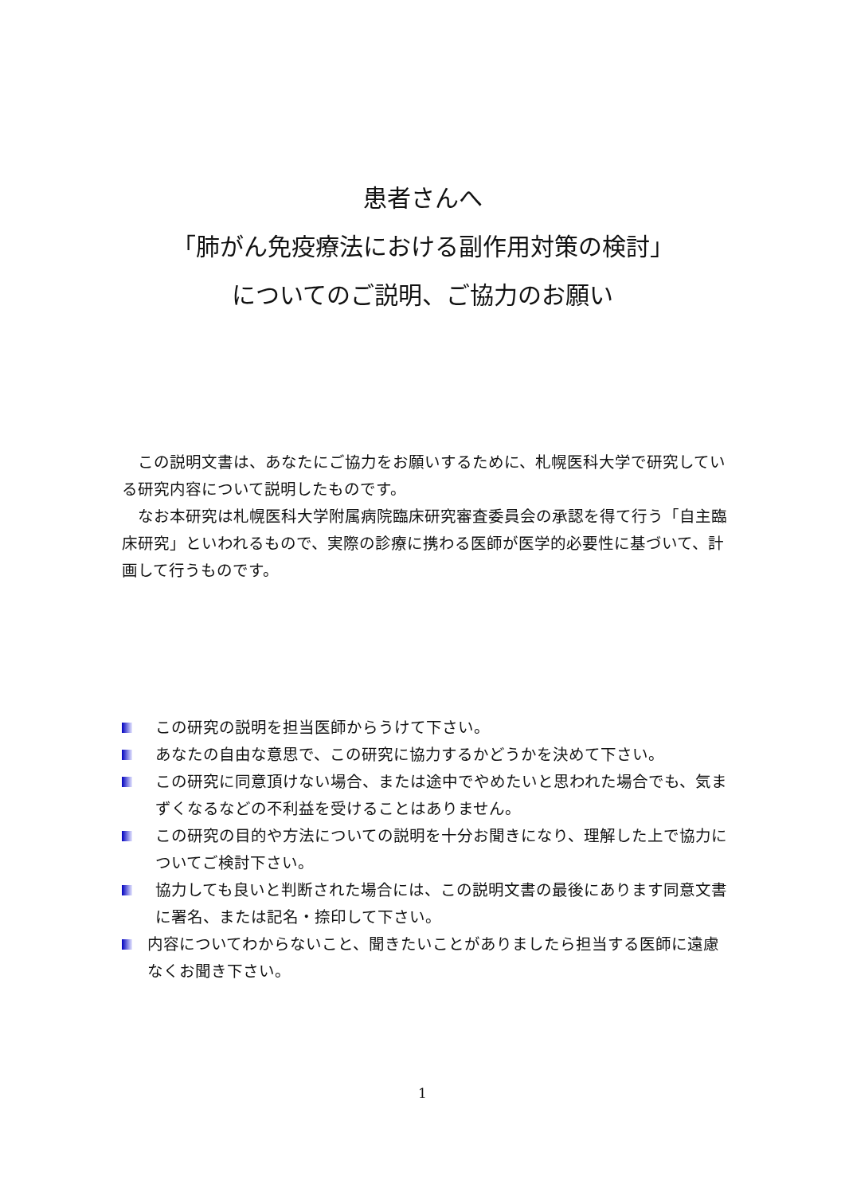患者さんへ
「肺がん免疫療法における副作用対策の検討」
についてのご説明、ご協力のお願い
　この説明文書は、あなたにご協力をお願いするために、札幌医科大学で研究している研究内容について説明したものです。
　なお本研究は札幌医科大学附属病院臨床研究審査委員会の承認を得て行う「自主臨床研究」といわれるもので、実際の診療に携わる医師が医学的必要性に基づいて、計画して行うものです。
この研究の説明を担当医師からうけて下さい。
あなたの自由な意思で、この研究に協力するかどうかを決めて下さい。
この研究に同意頂けない場合、または途中でやめたいと思われた場合でも、気まずくなるなどの不利益を受けることはありません。
この研究の目的や方法についての説明を十分お聞きになり、理解した上で協力についてご検討下さい。
協力しても良いと判断された場合には、この説明文書の最後にあります同意文書に署名、または記名・捺印して下さい。
内容についてわからないこと、聞きたいことがありましたら担当する医師に遠慮なくお聞き下さい。
1